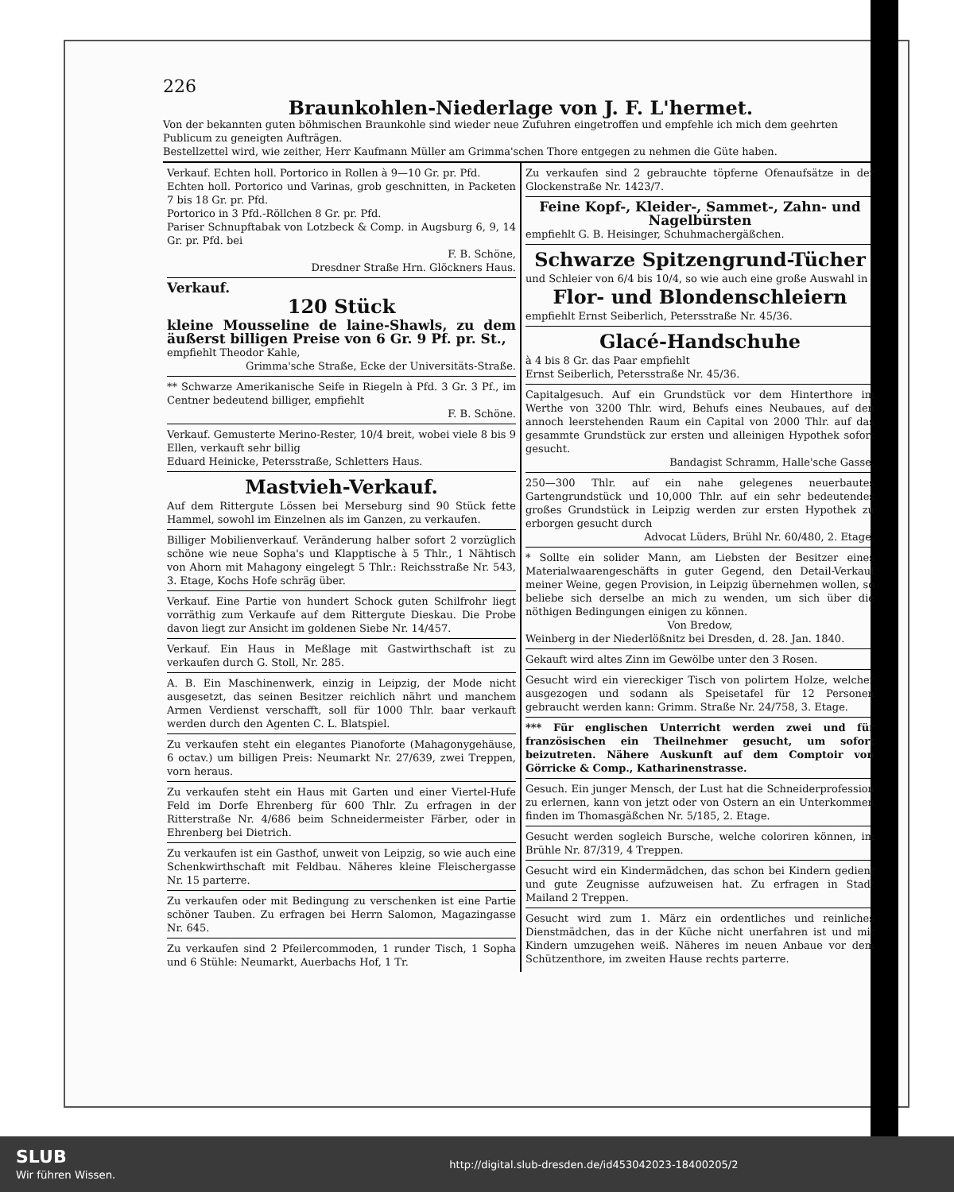226
Braunkohlen-Niederlage von J. F. L'hermet.
Von der bekannten guten böhmischen Braunkohle sind wieder neue Zufuhren eingetroffen und empfehle ich mich dem geehrten Publicum zu geneigten Aufträgen.
Bestellzettel wird, wie zeither, Herr Kaufmann Müller am Grimma'schen Thore entgegen zu nehmen die Güte haben.
Verkauf. Echten holl. Portorico in Rollen à 9—10 Gr. pr. Pfd.
Echten holl. Portorico und Varinas, grob geschnitten, in Packeten 7 bis 18 Gr. pr. Pfd.
Portorico in 3 Pfd.-Röllchen 8 Gr. pr. Pfd.
Pariser Schnupftabak von Lotzbeck & Comp. in Augsburg 6, 9, 14 Gr. pr. Pfd. bei
F. B. Schöne,
Dresdner Straße Hrn. Glöckners Haus.
Verkauf.
120 Stück
kleine Mousseline de laine-Shawls, zu dem äußerst billigen Preise von 6 Gr. 9 Pf. pr. St.,
empfiehlt Theodor Kahle,
Grimma'sche Straße, Ecke der Universitäts-Straße.
** Schwarze Amerikanische Seife in Riegeln à Pfd. 3 Gr. 3 Pf., im Centner bedeutend billiger, empfiehlt
F. B. Schöne.
Verkauf. Gemusterte Merino-Rester, 10/4 breit, wobei viele 8 bis 9 Ellen, verkauft sehr billig
Eduard Heinicke, Petersstraße, Schletters Haus.
Mastvieh-Verkauf.
Auf dem Rittergute Lössen bei Merseburg sind 90 Stück fette Hammel, sowohl im Einzelnen als im Ganzen, zu verkaufen.
Billiger Mobilienverkauf. Veränderung halber sofort 2 vorzüglich schöne wie neue Sopha's und Klapptische à 5 Thlr., 1 Nähtisch von Ahorn mit Mahagony eingelegt 5 Thlr.: Reichsstraße Nr. 543, 3. Etage, Kochs Hofe schräg über.
Verkauf. Eine Partie von hundert Schock guten Schilfrohr liegt vorräthig zum Verkaufe auf dem Rittergute Dieskau. Die Probe davon liegt zur Ansicht im goldenen Siebe Nr. 14/457.
Verkauf. Ein Haus in Meßlage mit Gastwirthschaft ist zu verkaufen durch G. Stoll, Nr. 285.
A. B. Ein Maschinenwerk, einzig in Leipzig, der Mode nicht ausgesetzt, das seinen Besitzer reichlich nährt und manchem Armen Verdienst verschafft, soll für 1000 Thlr. baar verkauft werden durch den Agenten C. L. Blatspiel.
Zu verkaufen steht ein elegantes Pianoforte (Mahagonygehäuse, 6 octav.) um billigen Preis: Neumarkt Nr. 27/639, zwei Treppen, vorn heraus.
Zu verkaufen steht ein Haus mit Garten und einer Viertel-Hufe Feld im Dorfe Ehrenberg für 600 Thlr. Zu erfragen in der Ritterstraße Nr. 4/686 beim Schneidermeister Färber, oder in Ehrenberg bei Dietrich.
Zu verkaufen ist ein Gasthof, unweit von Leipzig, so wie auch eine Schenkwirthschaft mit Feldbau. Näheres kleine Fleischergasse Nr. 15 parterre.
Zu verkaufen oder mit Bedingung zu verschenken ist eine Partie schöner Tauben. Zu erfragen bei Herrn Salomon, Magazingasse Nr. 645.
Zu verkaufen sind 2 Pfeilercommoden, 1 runder Tisch, 1 Sopha und 6 Stühle: Neumarkt, Auerbachs Hof, 1 Tr.
Zu verkaufen sind 2 gebrauchte töpferne Ofenaufsätze in der Glockenstraße Nr. 1423/7.
Feine Kopf-, Kleider-, Sammet-, Zahn- und Nagelbürsten
empfiehlt G. B. Heisinger, Schuhmachergäßchen.
Schwarze Spitzengrund-Tücher
und Schleier von 6/4 bis 10/4, so wie auch eine große Auswahl in
Flor- und Blondenschleiern
empfiehlt Ernst Seiberlich, Petersstraße Nr. 45/36.
Glacé-Handschuhe
à 4 bis 8 Gr. das Paar empfiehlt
Ernst Seiberlich, Petersstraße Nr. 45/36.
Capitalgesuch. Auf ein Grundstück vor dem Hinterthore im Werthe von 3200 Thlr. wird, Behufs eines Neubaues, auf den annoch leerstehenden Raum ein Capital von 2000 Thlr. auf das gesammte Grundstück zur ersten und alleinigen Hypothek sofort gesucht.
Bandagist Schramm, Halle'sche Gasse.
250—300 Thlr. auf ein nahe gelegenes neuerbautes Gartengrundstück und 10,000 Thlr. auf ein sehr bedeutendes großes Grundstück in Leipzig werden zur ersten Hypothek zu erborgen gesucht durch
Advocat Lüders, Brühl Nr. 60/480, 2. Etage.
* Sollte ein solider Mann, am Liebsten der Besitzer eines Materialwaarengeschäfts in guter Gegend, den Detail-Verkauf meiner Weine, gegen Provision, in Leipzig übernehmen wollen, so beliebe sich derselbe an mich zu wenden, um sich über die nöthigen Bedingungen einigen zu können.
Von Bredow,
Weinberg in der Niederlößnitz bei Dresden, d. 28. Jan. 1840.
Gekauft wird altes Zinn im Gewölbe unter den 3 Rosen.
Gesucht wird ein viereckiger Tisch von polirtem Holze, welcher ausgezogen und sodann als Speisetafel für 12 Personen gebraucht werden kann: Grimm. Straße Nr. 24/758, 3. Etage.
*** Für englischen Unterricht werden zwei und für französischen ein Theilnehmer gesucht, um sofort beizutreten. Nähere Auskunft auf dem Comptoir von Görricke & Comp., Katharinenstrasse.
Gesuch. Ein junger Mensch, der Lust hat die Schneiderprofession zu erlernen, kann von jetzt oder von Ostern an ein Unterkommen finden im Thomasgäßchen Nr. 5/185, 2. Etage.
Gesucht werden sogleich Bursche, welche coloriren können, im Brühle Nr. 87/319, 4 Treppen.
Gesucht wird ein Kindermädchen, das schon bei Kindern gedient und gute Zeugnisse aufzuweisen hat. Zu erfragen in Stadt Mailand 2 Treppen.
Gesucht wird zum 1. März ein ordentliches und reinliches Dienstmädchen, das in der Küche nicht unerfahren ist und mit Kindern umzugehen weiß. Näheres im neuen Anbaue vor dem Schützenthore, im zweiten Hause rechts parterre.
SLUB
Wir führen Wissen.
http://digital.slub-dresden.de/id453042023-18400205/2